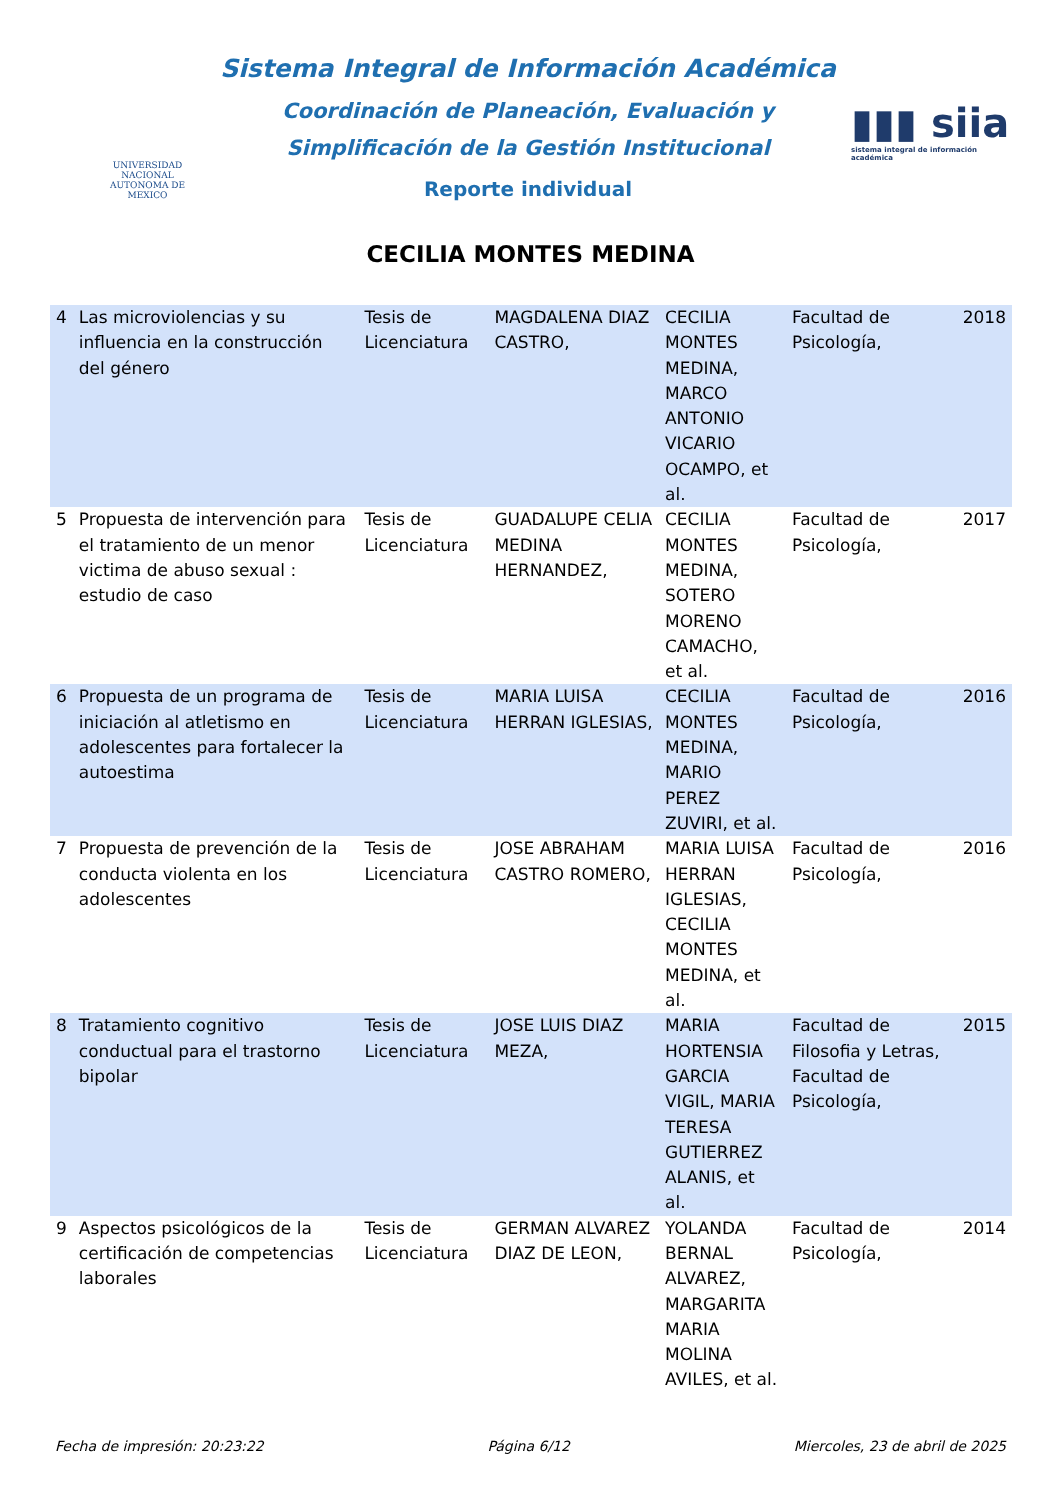UNIVERSIDAD NACIONAL
AUTONOMA DE
MEXICO
Sistema Integral de Información Académica
Coordinación de Planeación, Evaluación y
Simplificación de la Gestión Institucional
Reporte individual
▮▮▮ siia
sistema integral de información académica
CECILIA MONTES MEDINA
| 4 | Las microviolencias y su influencia en la construcción del género | Tesis de Licenciatura | MAGDALENA DIAZ CASTRO, | CECILIA MONTES MEDINA, MARCO ANTONIO VICARIO OCAMPO, et al. | Facultad de Psicología, | 2018 |
| 5 | Propuesta de intervención para el tratamiento de un menor victima de abuso sexual : estudio de caso | Tesis de Licenciatura | GUADALUPE CELIA MEDINA HERNANDEZ, | CECILIA MONTES MEDINA, SOTERO MORENO CAMACHO, et al. | Facultad de Psicología, | 2017 |
| 6 | Propuesta de un programa de iniciación al atletismo en adolescentes para fortalecer la autoestima | Tesis de Licenciatura | MARIA LUISA HERRAN IGLESIAS, | CECILIA MONTES MEDINA, MARIO PEREZ ZUVIRI, et al. | Facultad de Psicología, | 2016 |
| 7 | Propuesta de prevención de la conducta violenta en los adolescentes | Tesis de Licenciatura | JOSE ABRAHAM CASTRO ROMERO, | MARIA LUISA HERRAN IGLESIAS, CECILIA MONTES MEDINA, et al. | Facultad de Psicología, | 2016 |
| 8 | Tratamiento cognitivo conductual para el trastorno bipolar | Tesis de Licenciatura | JOSE LUIS DIAZ MEZA, | MARIA HORTENSIA GARCIA VIGIL, MARIA TERESA GUTIERREZ ALANIS, et al. | Facultad de Filosofia y Letras, Facultad de Psicología, | 2015 |
| 9 | Aspectos psicológicos de la certificación de competencias laborales | Tesis de Licenciatura | GERMAN ALVAREZ DIAZ DE LEON, | YOLANDA BERNAL ALVAREZ, MARGARITA MARIA MOLINA AVILES, et al. | Facultad de Psicología, | 2014 |
Fecha de impresión: 20:23:22 Página 6/12 Miercoles, 23 de abril de 2025